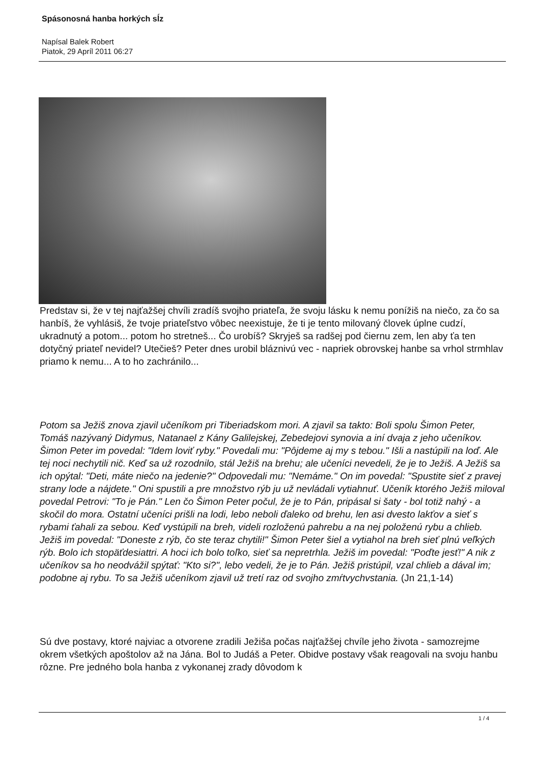Spásonosná hanba horkých sĺz
Napísal Balek Robert
Piatok, 29 Apríl 2011 06:27
Predstav si, že v tej najťažšej chvíli zradíš svojho priateľa, že svoju lásku k nemu ponížiš na niečo, za čo sa hanbíš, že vyhlásiš, že tvoje priateľstvo vôbec neexistuje, že ti je tento milovaný človek úplne cudzí, ukradnutý a potom... potom ho stretneš... Čo urobíš? Skryješ sa radšej pod čiernu zem, len aby ťa ten dotyčný priateľ nevidel? Utečieš? Peter dnes urobil bláznivú vec - napriek obrovskej hanbe sa vrhol strmhlav priamo k nemu... A to ho zachránilo...
Potom sa Ježiš znova zjavil učeníkom pri Tiberiadskom mori. A zjavil sa takto: Boli spolu Šimon Peter, Tomáš nazývaný Didymus, Natanael z Kány Galilejskej, Zebedejovi synovia a iní dvaja z jeho učeníkov. Šimon Peter im povedal: "Idem loviť ryby." Povedali mu: "Pôjdeme aj my s tebou." Išli a nastúpili na loď. Ale tej noci nechytili nič. Keď sa už rozodnilo, stál Ježiš na brehu; ale učeníci nevedeli, že je to Ježiš. A Ježiš sa ich opýtal: "Deti, máte niečo na jedenie?" Odpovedali mu: "Nemáme." On im povedal: "Spustite sieť z pravej strany lode a nájdete." Oni spustili a pre množstvo rýb ju už nevládali vytiahnuť. Učeník ktorého Ježiš miloval povedal Petrovi: "To je Pán." Len čo Šimon Peter počul, že je to Pán, pripásal si šaty - bol totiž nahý - a skočil do mora. Ostatní učeníci prišli na lodi, lebo neboli ďaleko od brehu, len asi dvesto lakťov a sieť s rybami ťahali za sebou. Keď vystúpili na breh, videli rozloženú pahrebu a na nej položenú rybu a chlieb. Ježiš im povedal: "Doneste z rýb, čo ste teraz chytili!" Šimon Peter šiel a vytiahol na breh sieť plnú veľkých rýb. Bolo ich stopäťdesiattri. A hoci ich bolo toľko, sieť sa nepretrhla. Ježiš im povedal: "Poďte jesť!" A nik z učeníkov sa ho neodvážil spýtať: "Kto si?", lebo vedeli, že je to Pán. Ježiš pristúpil, vzal chlieb a dával im; podobne aj rybu. To sa Ježiš učeníkom zjavil už tretí raz od svojho zmŕtvychvstania. (Jn 21,1-14)
Sú dve postavy, ktoré najviac a otvorene zradili Ježiša počas najťažšej chvíle jeho života - samozrejme okrem všetkých apoštolov až na Jána. Bol to Judáš a Peter. Obidve postavy však reagovali na svoju hanbu rôzne. Pre jedného bola hanba z vykonanej zrady dôvodom k
1 / 4